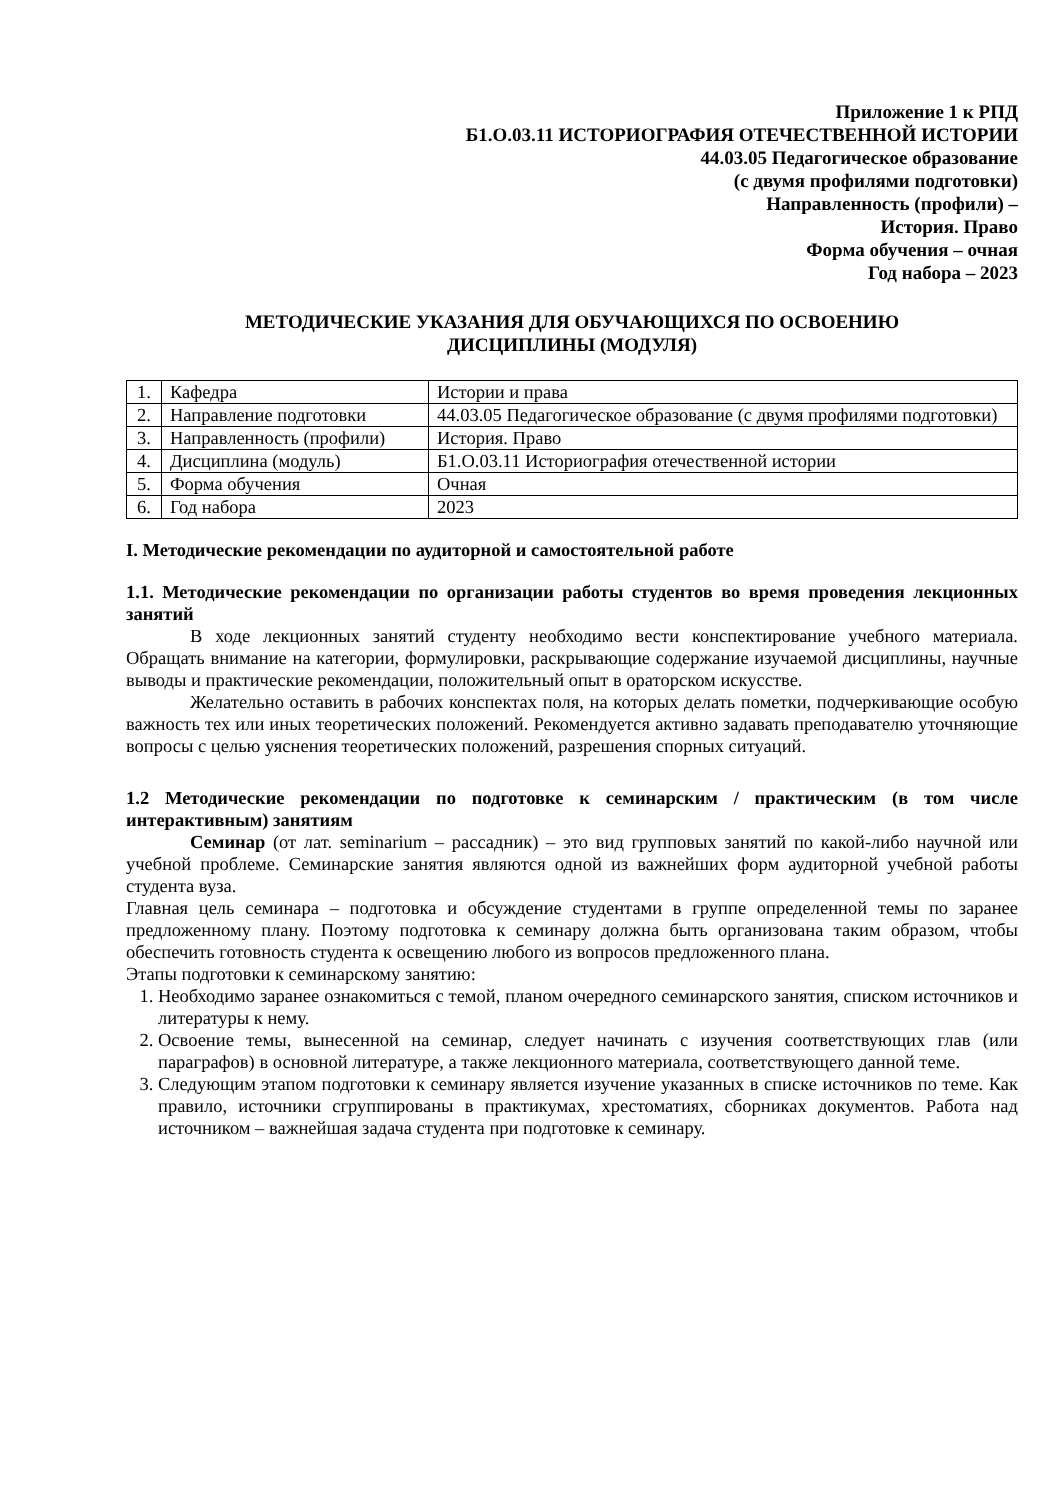Приложение 1 к РПД
Б1.О.03.11 ИСТОРИОГРАФИЯ ОТЕЧЕСТВЕННОЙ ИСТОРИИ
44.03.05 Педагогическое образование
(с двумя профилями подготовки)
Направленность (профили) –
История. Право
Форма обучения – очная
Год набора – 2023
МЕТОДИЧЕСКИЕ УКАЗАНИЯ ДЛЯ ОБУЧАЮЩИХСЯ ПО ОСВОЕНИЮ
ДИСЦИПЛИНЫ (МОДУЛЯ)
| 1. | Кафедра | Истории и права |
| 2. | Направление подготовки | 44.03.05 Педагогическое образование (с двумя профилями подготовки) |
| 3. | Направленность (профили) | История. Право |
| 4. | Дисциплина (модуль) | Б1.О.03.11 Историография отечественной истории |
| 5. | Форма обучения | Очная |
| 6. | Год набора | 2023 |
I. Методические рекомендации по аудиторной и самостоятельной работе
1.1. Методические рекомендации по организации работы студентов во время проведения лекционных занятий
В ходе лекционных занятий студенту необходимо вести конспектирование учебного материала. Обращать внимание на категории, формулировки, раскрывающие содержание изучаемой дисциплины, научные выводы и практические рекомендации, положительный опыт в ораторском искусстве.
Желательно оставить в рабочих конспектах поля, на которых делать пометки, подчеркивающие особую важность тех или иных теоретических положений. Рекомендуется активно задавать преподавателю уточняющие вопросы с целью уяснения теоретических положений, разрешения спорных ситуаций.
1.2 Методические рекомендации по подготовке к семинарским / практическим (в том числе интерактивным) занятиям
Семинар (от лат. seminarium – рассадник) – это вид групповых занятий по какой-либо научной или учебной проблеме. Семинарские занятия являются одной из важнейших форм аудиторной учебной работы студента вуза.
Главная цель семинара – подготовка и обсуждение студентами в группе определенной темы по заранее предложенному плану. Поэтому подготовка к семинару должна быть организована таким образом, чтобы обеспечить готовность студента к освещению любого из вопросов предложенного плана.
Этапы подготовки к семинарскому занятию:
1. Необходимо заранее ознакомиться с темой, планом очередного семинарского занятия, списком источников и литературы к нему.
2. Освоение темы, вынесенной на семинар, следует начинать с изучения соответствующих глав (или параграфов) в основной литературе, а также лекционного материала, соответствующего данной теме.
3. Следующим этапом подготовки к семинару является изучение указанных в списке источников по теме. Как правило, источники сгруппированы в практикумах, хрестоматиях, сборниках документов. Работа над источником – важнейшая задача студента при подготовке к семинару.